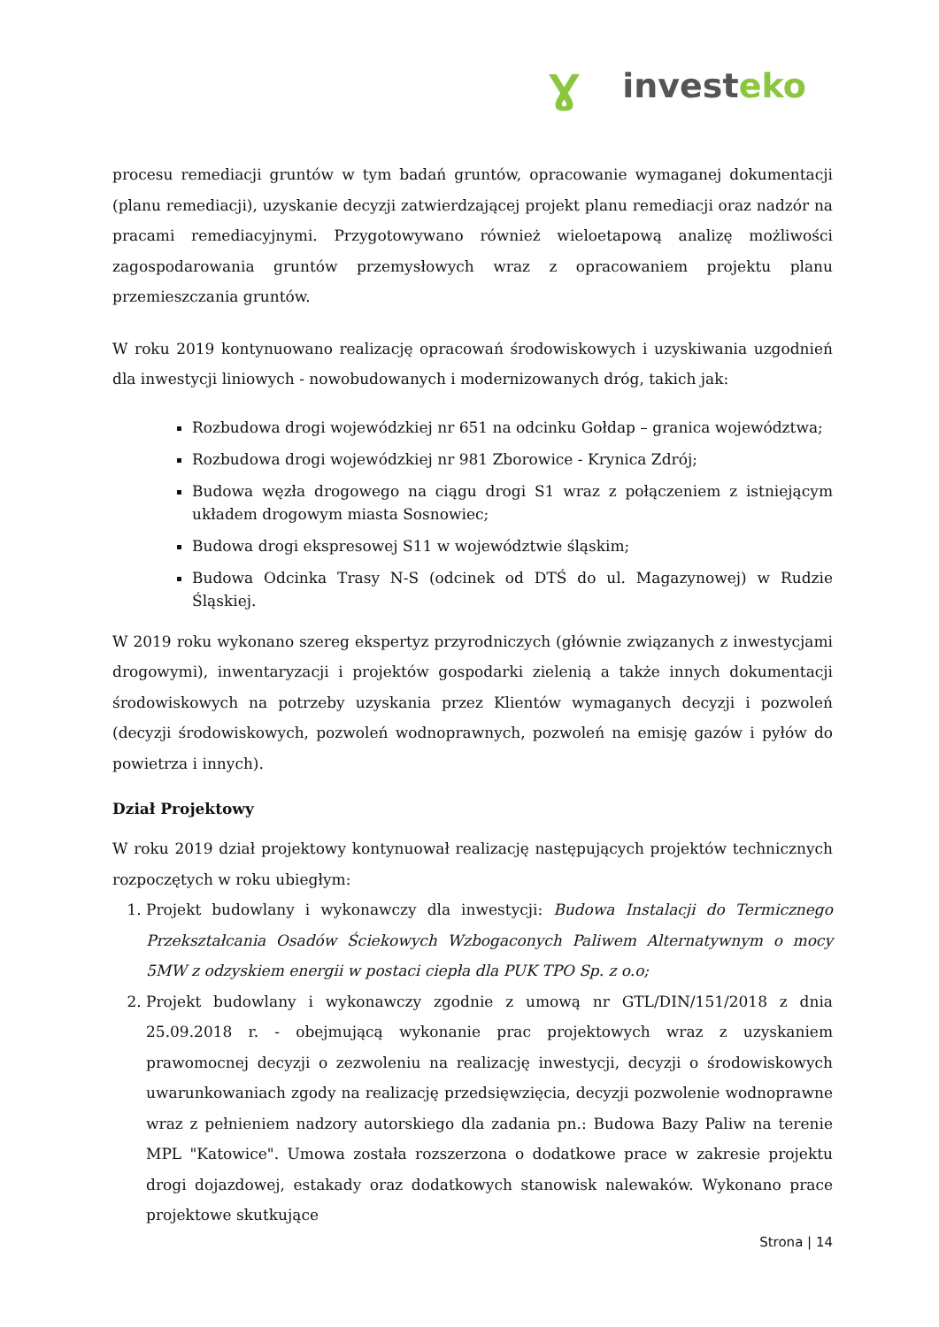Ɣ invest eko
procesu remediacji gruntów w tym badań gruntów, opracowanie wymaganej dokumentacji (planu remediacji), uzyskanie decyzji zatwierdzającej projekt planu remediacji oraz nadzór na pracami remediacyjnymi. Przygotowywano również wieloetapową analizę możliwości zagospodarowania gruntów przemysłowych wraz z opracowaniem projektu planu przemieszczania gruntów.
W roku 2019 kontynuowano realizację opracowań środowiskowych i uzyskiwania uzgodnień dla inwestycji liniowych - nowobudowanych i modernizowanych dróg, takich jak:
Rozbudowa drogi wojewódzkiej nr 651 na odcinku Gołdap – granica województwa;
Rozbudowa drogi wojewódzkiej nr 981 Zborowice - Krynica Zdrój;
Budowa węzła drogowego na ciągu drogi S1 wraz z połączeniem z istniejącym układem drogowym miasta Sosnowiec;
Budowa drogi ekspresowej S11 w województwie śląskim;
Budowa Odcinka Trasy N-S (odcinek od DTŚ do ul. Magazynowej) w Rudzie Śląskiej.
W 2019 roku wykonano szereg ekspertyz przyrodniczych (głównie związanych z inwestycjami drogowymi), inwentaryzacji i projektów gospodarki zielenią a także innych dokumentacji środowiskowych na potrzeby uzyskania przez Klientów wymaganych decyzji i pozwoleń (decyzji środowiskowych, pozwoleń wodnoprawnych, pozwoleń na emisję gazów i pyłów do powietrza i innych).
Dział Projektowy
W roku 2019 dział projektowy kontynuował realizację następujących projektów technicznych rozpoczętych w roku ubiegłym:
1. Projekt budowlany i wykonawczy dla inwestycji: Budowa Instalacji do Termicznego Przekształcania Osadów Ściekowych Wzbogaconych Paliwem Alternatywnym o mocy 5MW z odzyskiem energii w postaci ciepła dla PUK TPO Sp. z o.o;
2. Projekt budowlany i wykonawczy zgodnie z umową nr GTL/DIN/151/2018 z dnia 25.09.2018 r. - obejmującą wykonanie prac projektowych wraz z uzyskaniem prawomocnej decyzji o zezwoleniu na realizację inwestycji, decyzji o środowiskowych uwarunkowaniach zgody na realizację przedsięwzięcia, decyzji pozwolenie wodnoprawne wraz z pełnieniem nadzory autorskiego dla zadania pn.: Budowa Bazy Paliw na terenie MPL "Katowice". Umowa została rozszerzona o dodatkowe prace w zakresie projektu drogi dojazdowej, estakady oraz dodatkowych stanowisk nalewaków. Wykonano prace projektowe skutkujące
Strona | 14